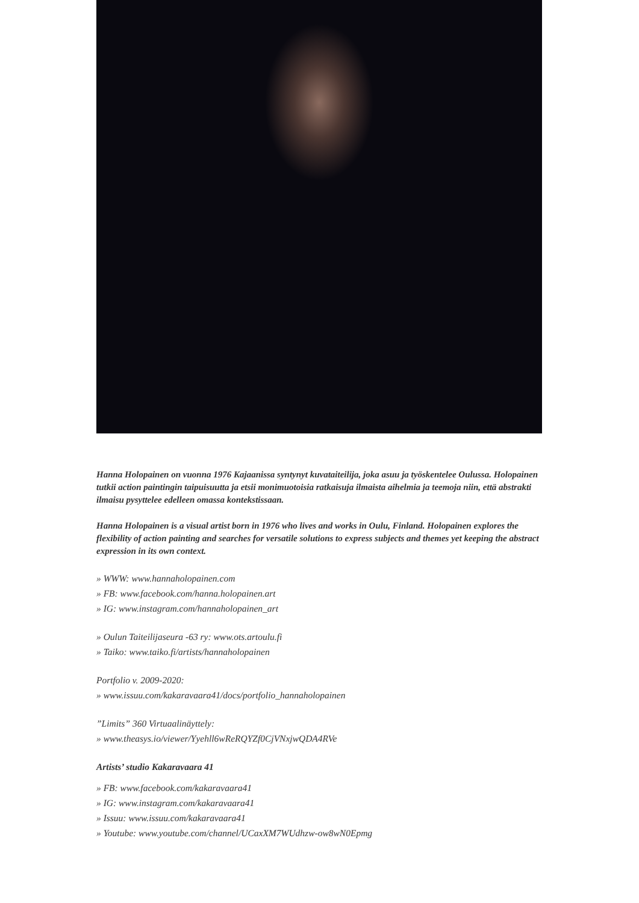Hanna Holopainen on vuonna 1976 Kajaanissa syntynyt kuvataiteilija, joka asuu ja työskentelee Oulussa. Holopainen tutkii action paintingin taipuisuutta ja etsii monimuotoisia ratkaisuja ilmaista aihelmia ja teemoja niin, että abstrakti ilmaisu pysyttelee edelleen omassa kontekstissaan.
Hanna Holopainen is a visual artist born in 1976 who lives and works in Oulu, Finland. Holopainen explores the flexibility of action painting and searches for versatile solutions to express subjects and themes yet keeping the abstract expression in its own context.
» WWW: www.hannaholopainen.com
» FB: www.facebook.com/hanna.holopainen.art
» IG: www.instagram.com/hannaholopainen_art
» Oulun Taiteilijaseura -63 ry: www.ots.artoulu.fi
» Taiko: www.taiko.fi/artists/hannaholopainen
Portfolio v. 2009-2020:
» www.issuu.com/kakaravaara41/docs/portfolio_hannaholopainen
”Limits” 360 Virtuaalinäyttely:
» www.theasys.io/viewer/Yyehll6wReRQYZf0CjVNxjwQDA4RVe
Artists’ studio Kakaravaara 41
» FB: www.facebook.com/kakaravaara41
» IG: www.instagram.com/kakaravaara41
» Issuu: www.issuu.com/kakaravaara41
» Youtube: www.youtube.com/channel/UCaxXM7WUdhzw-ow8wN0Epmg